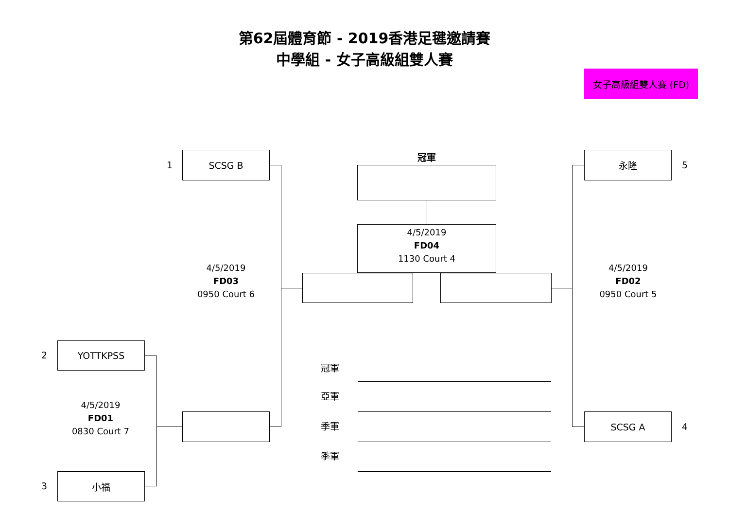第62屆體育節 - 2019香港足毽邀請賽
中學組 - 女子高級組雙人賽
女子高級組雙人賽 (FD)
1
SCSG B
冠軍
永隆
5
4/5/2019
FD04
1130 Court 4
4/5/2019
FD03
0950 Court 6
4/5/2019
FD02
0950 Court 5
2
YOTTKPSS
冠軍
亞軍
4/5/2019
FD01
0830 Court 7
季軍
SCSG A
4
季軍
3
小福